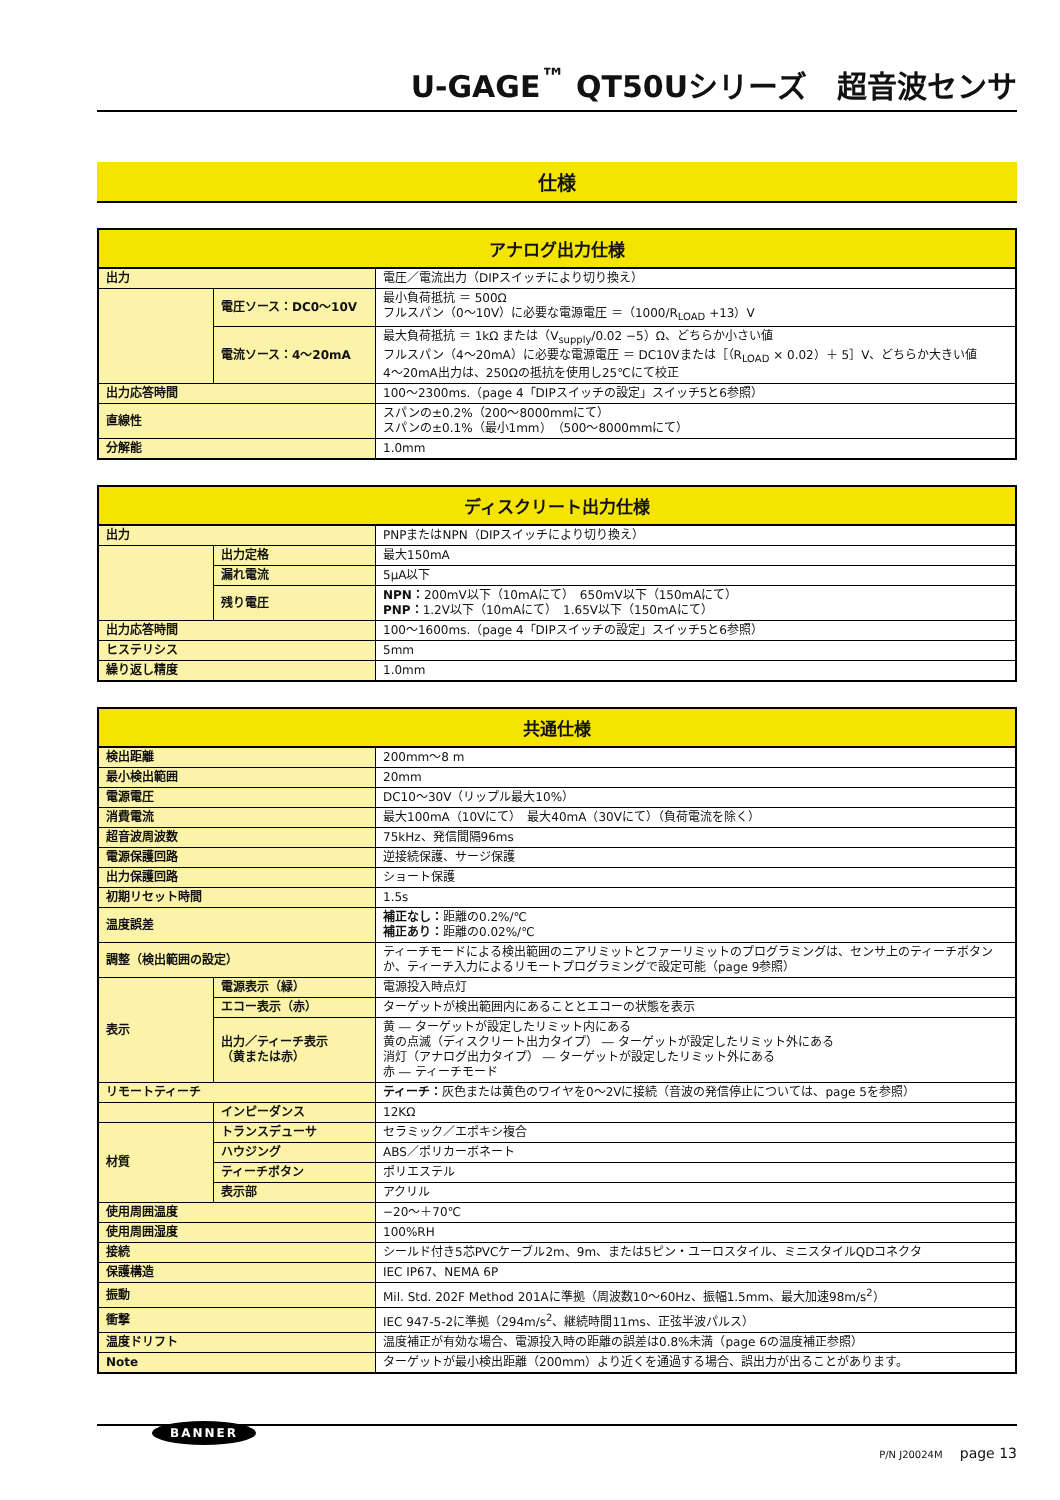U-GAGE<sup>™</sup> QT50Uシリーズ　超音波センサ
仕様
| アナログ出力仕様 | | |
| --- | --- | --- |
| 出力 | | 電圧／電流出力（DIPスイッチにより切り換え） |
| | 電圧ソース：DC0～10V | 最小負荷抵抗 ＝ 500Ω フルスパン（0～10V）に必要な電源電圧 ＝（1000/R<sub>LOAD</sub> +13）V |
| | 電流ソース：4～20mA | 最大負荷抵抗 ＝ 1kΩ または（V<sub>supply</sub>/0.02 −5）Ω、どちらか小さい値 フルスパン（4～20mA）に必要な電源電圧 ＝ DC10Vまたは［（R<sub>LOAD</sub> × 0.02）＋ 5］V、どちらか大きい値 4～20mA出力は、250Ωの抵抗を使用し25℃にて校正 |
| 出力応答時間 | | 100～2300ms.（page 4「DIPスイッチの設定」スイッチ5と6参照） |
| 直線性 | | スパンの±0.2%（200～8000mmにて） スパンの±0.1%（最小1mm）（500～8000mmにて） |
| 分解能 | | 1.0mm |
| ディスクリート出力仕様 | | |
| --- | --- | --- |
| 出力 | | PNPまたはNPN（DIPスイッチにより切り換え） |
| | 出力定格 | 最大150mA |
| | 漏れ電流 | 5μA以下 |
| | 残り電圧 | NPN： 200mV以下（10mAにて） 650mV以下（150mAにて） PNP： 1.2V以下（10mAにて） 1.65V以下（150mAにて） |
| 出力応答時間 | | 100～1600ms.（page 4「DIPスイッチの設定」スイッチ5と6参照） |
| ヒステリシス | | 5mm |
| 繰り返し精度 | | 1.0mm |
| 共通仕様 | | |
| --- | --- | --- |
| 検出距離 | | 200mm～8 m |
| 最小検出範囲 | | 20mm |
| 電源電圧 | | DC10～30V（リップル最大10%） |
| 消費電流 | | 最大100mA（10Vにて） 最大40mA（30Vにて）（負荷電流を除く） |
| 超音波周波数 | | 75kHz、発信間隔96ms |
| 電源保護回路 | | 逆接続保護、サージ保護 |
| 出力保護回路 | | ショート保護 |
| 初期リセット時間 | | 1.5s |
| 温度誤差 | | 補正なし： 距離の0.2%/℃ 補正あり： 距離の0.02%/℃ |
| 調整（検出範囲の設定） | | ティーチモードによる検出範囲のニアリミットとファーリミットのプログラミングは、センサ上のティーチボタンか、ティーチ入力によるリモートプログラミングで設定可能（page 9参照） |
| 表示 | 電源表示（緑） | 電源投入時点灯 |
| | エコー表示（赤） | ターゲットが検出範囲内にあることとエコーの状態を表示 |
| | 出力／ティーチ表示 （黄または赤） | 黄 ― ターゲットが設定したリミット内にある 黄の点滅（ディスクリート出力タイプ） ― ターゲットが設定したリミット外にある 消灯（アナログ出力タイプ） ― ターゲットが設定したリミット外にある 赤 ― ティーチモード |
| リモートティーチ | | ティーチ： 灰色または黄色のワイヤを0～2Vに接続（音波の発信停止については、page 5を参照） |
| | インピーダンス | 12KΩ |
| 材質 | トランスデューサ | セラミック／エポキシ複合 |
| | ハウジング | ABS／ポリカーボネート |
| | ティーチボタン | ポリエステル |
| | 表示部 | アクリル |
| 使用周囲温度 | | −20～＋70℃ |
| 使用周囲湿度 | | 100%RH |
| 接続 | | シールド付き5芯PVCケーブル2m、9m、または5ピン・ユーロスタイル、ミニスタイルQDコネクタ |
| 保護構造 | | IEC IP67、NEMA 6P |
| 振動 | | Mil. Std. 202F Method 201Aに準拠（周波数10～60Hz、振幅1.5mm、最大加速98m/s<sup>2</sup>） |
| 衝撃 | | IEC 947-5-2に準拠（294m/s<sup>2</sup>、継続時間11ms、正弦半波パルス） |
| 温度ドリフト | | 温度補正が有効な場合、電源投入時の距離の誤差は0.8%未満（page 6の温度補正参照） |
| Note | | ターゲットが最小検出距離（200mm）より近くを通過する場合、誤出力が出ることがあります。 |
BANNER
P/N J20024M page 13